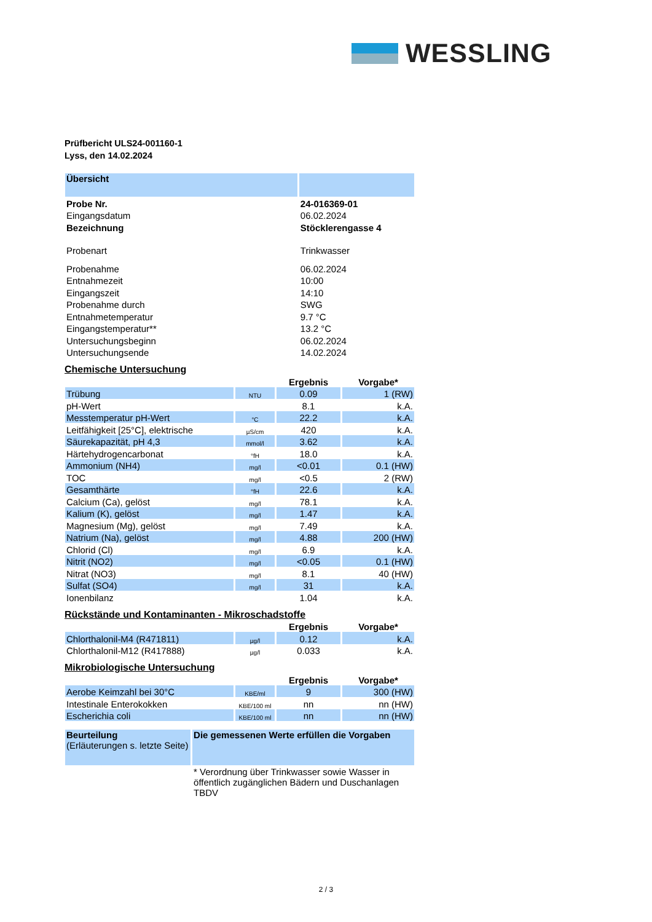WESSLING
Prüfbericht ULS24-001160-1
Lyss, den 14.02.2024
| Übersicht | |
| Probe Nr. | 24-016369-01 |
| Eingangsdatum | 06.02.2024 |
| Bezeichnung | Stöcklerengasse 4 |
| Probenart | Trinkwasser |
| Probenahme | 06.02.2024 |
| Entnahmezeit | 10:00 |
| Eingangszeit | 14:10 |
| Probenahme durch | SWG |
| Entnahmetemperatur | 9.7 °C |
| Eingangstemperatur** | 13.2 °C |
| Untersuchungsbeginn | 06.02.2024 |
| Untersuchungsende | 14.02.2024 |
Chemische Untersuchung
| | | Ergebnis | Vorgabe* |
| Trübung | NTU | 0.09 | 1 (RW) |
| pH-Wert | | 8.1 | k.A. |
| Messtemperatur pH-Wert | °C | 22.2 | k.A. |
| Leitfähigkeit [25°C], elektrische | µS/cm | 420 | k.A. |
| Säurekapazität, pH 4,3 | mmol/l | 3.62 | k.A. |
| Härtehydrogencarbonat | °fH | 18.0 | k.A. |
| Ammonium (NH4) | mg/l | <0.01 | 0.1 (HW) |
| TOC | mg/l | <0.5 | 2 (RW) |
| Gesamthärte | °fH | 22.6 | k.A. |
| Calcium (Ca), gelöst | mg/l | 78.1 | k.A. |
| Kalium (K), gelöst | mg/l | 1.47 | k.A. |
| Magnesium (Mg), gelöst | mg/l | 7.49 | k.A. |
| Natrium (Na), gelöst | mg/l | 4.88 | 200 (HW) |
| Chlorid (Cl) | mg/l | 6.9 | k.A. |
| Nitrit (NO2) | mg/l | <0.05 | 0.1 (HW) |
| Nitrat (NO3) | mg/l | 8.1 | 40 (HW) |
| Sulfat (SO4) | mg/l | 31 | k.A. |
| Ionenbilanz | | 1.04 | k.A. |
Rückstände und Kontaminanten - Mikroschadstoffe
| | | Ergebnis | Vorgabe* |
| Chlorthalonil-M4 (R471811) | µg/l | 0.12 | k.A. |
| Chlorthalonil-M12 (R417888) | µg/l | 0.033 | k.A. |
Mikrobiologische Untersuchung
| | | Ergebnis | Vorgabe* |
| Aerobe Keimzahl bei 30°C | KBE/ml | 9 | 300 (HW) |
| Intestinale Enterokokken | KBE/100 ml | nn | nn (HW) |
| Escherichia coli | KBE/100 ml | nn | nn (HW) |
| Beurteilung (Erläuterungen s. letzte Seite) | Die gemessenen Werte erfüllen die Vorgaben |
| | * Verordnung über Trinkwasser sowie Wasser in öffentlich zugänglichen Bädern und Duschanlagen TBDV |
2 / 3